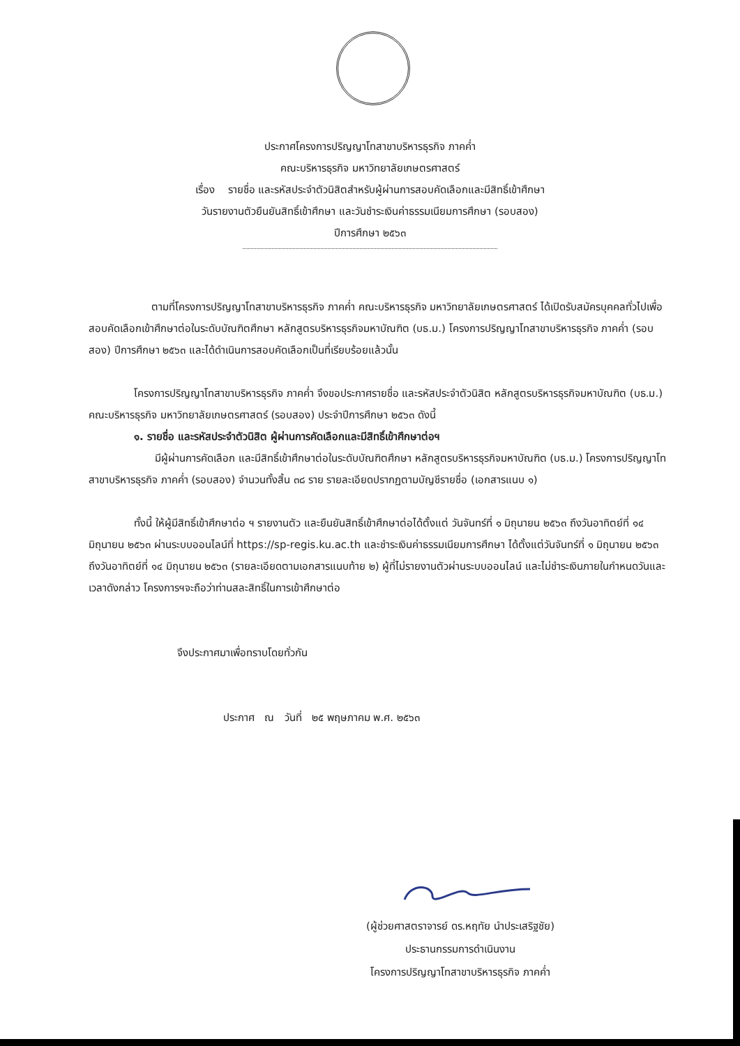ประกาศโครงการปริญญาโทสาขาบริหารธุรกิจ ภาคค่ำ
คณะบริหารธุรกิจ มหาวิทยาลัยเกษตรศาสตร์
เรื่อง รายชื่อ และรหัสประจำตัวนิสิตสำหรับผู้ผ่านการสอบคัดเลือกและมีสิทธิ์เข้าศึกษา
วันรายงานตัวยืนยันสิทธิ์เข้าศึกษา และวันชำระเงินค่าธรรมเนียมการศึกษา (รอบสอง)
ปีการศึกษา ๒๕๖๓
ตามที่โครงการปริญญาโทสาขาบริหารธุรกิจ ภาคค่ำ คณะบริหารธุรกิจ มหาวิทยาลัยเกษตรศาสตร์ ได้เปิดรับสมัครบุคคลทั่วไปเพื่อสอบคัดเลือกเข้าศึกษาต่อในระดับบัณฑิตศึกษา หลักสูตรบริหารธุรกิจมหาบัณฑิต (บธ.ม.) โครงการปริญญาโทสาขาบริหารธุรกิจ ภาคค่ำ (รอบสอง) ปีการศึกษา ๒๕๖๓ และได้ดำเนินการสอบคัดเลือกเป็นที่เรียบร้อยแล้วนั้น
โครงการปริญญาโทสาขาบริหารธุรกิจ ภาคค่ำ จึงขอประกาศรายชื่อ และรหัสประจำตัวนิสิต หลักสูตรบริหารธุรกิจมหาบัณฑิต (บธ.ม.) คณะบริหารธุรกิจ มหาวิทยาลัยเกษตรศาสตร์ (รอบสอง) ประจำปีการศึกษา ๒๕๖๓ ดังนี้
๑. รายชื่อ และรหัสประจำตัวนิสิต ผู้ผ่านการคัดเลือกและมีสิทธิ์เข้าศึกษาต่อฯ
มีผู้ผ่านการคัดเลือก และมีสิทธิ์เข้าศึกษาต่อในระดับบัณฑิตศึกษา หลักสูตรบริหารธุรกิจมหาบัณฑิต (บธ.ม.) โครงการปริญญาโทสาขาบริหารธุรกิจ ภาคค่ำ (รอบสอง) จำนวนทั้งสิ้น ๓๘ ราย รายละเอียดปรากฏตามบัญชีรายชื่อ (เอกสารแนบ ๑)
ทั้งนี้ ให้ผู้มีสิทธิ์เข้าศึกษาต่อ ฯ รายงานตัว และยืนยันสิทธิ์เข้าศึกษาต่อได้ตั้งแต่ วันจันทร์ที่ ๑ มิถุนายน ๒๕๖๓ ถึงวันอาทิตย์ที่ ๑๔ มิถุนายน ๒๕๖๓ ผ่านระบบออนไลน์ที่ https://sp-regis.ku.ac.th และชำระเงินค่าธรรมเนียมการศึกษา ได้ตั้งแต่วันจันทร์ที่ ๑ มิถุนายน ๒๕๖๓ ถึงวันอาทิตย์ที่ ๑๔ มิถุนายน ๒๕๖๓ (รายละเอียดตามเอกสารแนบท้าย ๒) ผู้ที่ไม่รายงานตัวผ่านระบบออนไลน์ และไม่ชำระเงินภายในกำหนดวันและเวลาดังกล่าว โครงการฯจะถือว่าท่านสละสิทธิ์ในการเข้าศึกษาต่อ
จึงประกาศมาเพื่อทราบโดยทั่วกัน
ประกาศ ณ วันที่ ๒๕ พฤษภาคม พ.ศ. ๒๕๖๓
(ผู้ช่วยศาสตราจารย์ ดร.หฤทัย นำประเสริฐชัย)
ประธานกรรมการดำเนินงาน
โครงการปริญญาโทสาขาบริหารธุรกิจ ภาคค่ำ